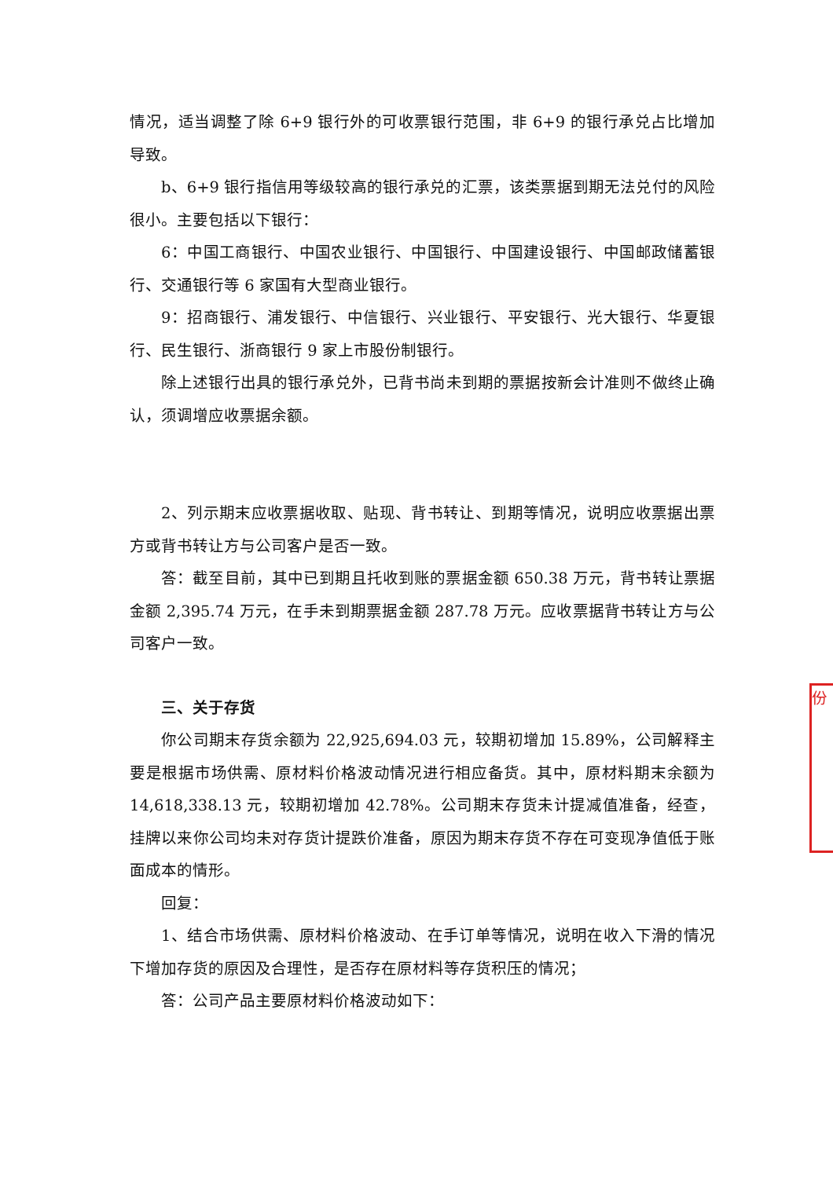情况，适当调整了除 6+9 银行外的可收票银行范围，非 6+9 的银行承兑占比增加导致。
b、6+9 银行指信用等级较高的银行承兑的汇票，该类票据到期无法兑付的风险很小。主要包括以下银行：
6：中国工商银行、中国农业银行、中国银行、中国建设银行、中国邮政储蓄银行、交通银行等 6 家国有大型商业银行。
9：招商银行、浦发银行、中信银行、兴业银行、平安银行、光大银行、华夏银行、民生银行、浙商银行 9 家上市股份制银行。
除上述银行出具的银行承兑外，已背书尚未到期的票据按新会计准则不做终止确认，须调增应收票据余额。
2、列示期末应收票据收取、贴现、背书转让、到期等情况，说明应收票据出票方或背书转让方与公司客户是否一致。
答：截至目前，其中已到期且托收到账的票据金额 650.38 万元，背书转让票据金额 2,395.74 万元，在手未到期票据金额 287.78 万元。应收票据背书转让方与公司客户一致。
三、关于存货
你公司期末存货余额为 22,925,694.03 元，较期初增加 15.89%，公司解释主要是根据市场供需、原材料价格波动情况进行相应备货。其中，原材料期末余额为 14,618,338.13 元，较期初增加 42.78%。公司期末存货未计提减值准备，经查，挂牌以来你公司均未对存货计提跌价准备，原因为期末存货不存在可变现净值低于账面成本的情形。
回复：
1、结合市场供需、原材料价格波动、在手订单等情况，说明在收入下滑的情况下增加存货的原因及合理性，是否存在原材料等存货积压的情况；
答：公司产品主要原材料价格波动如下：
份